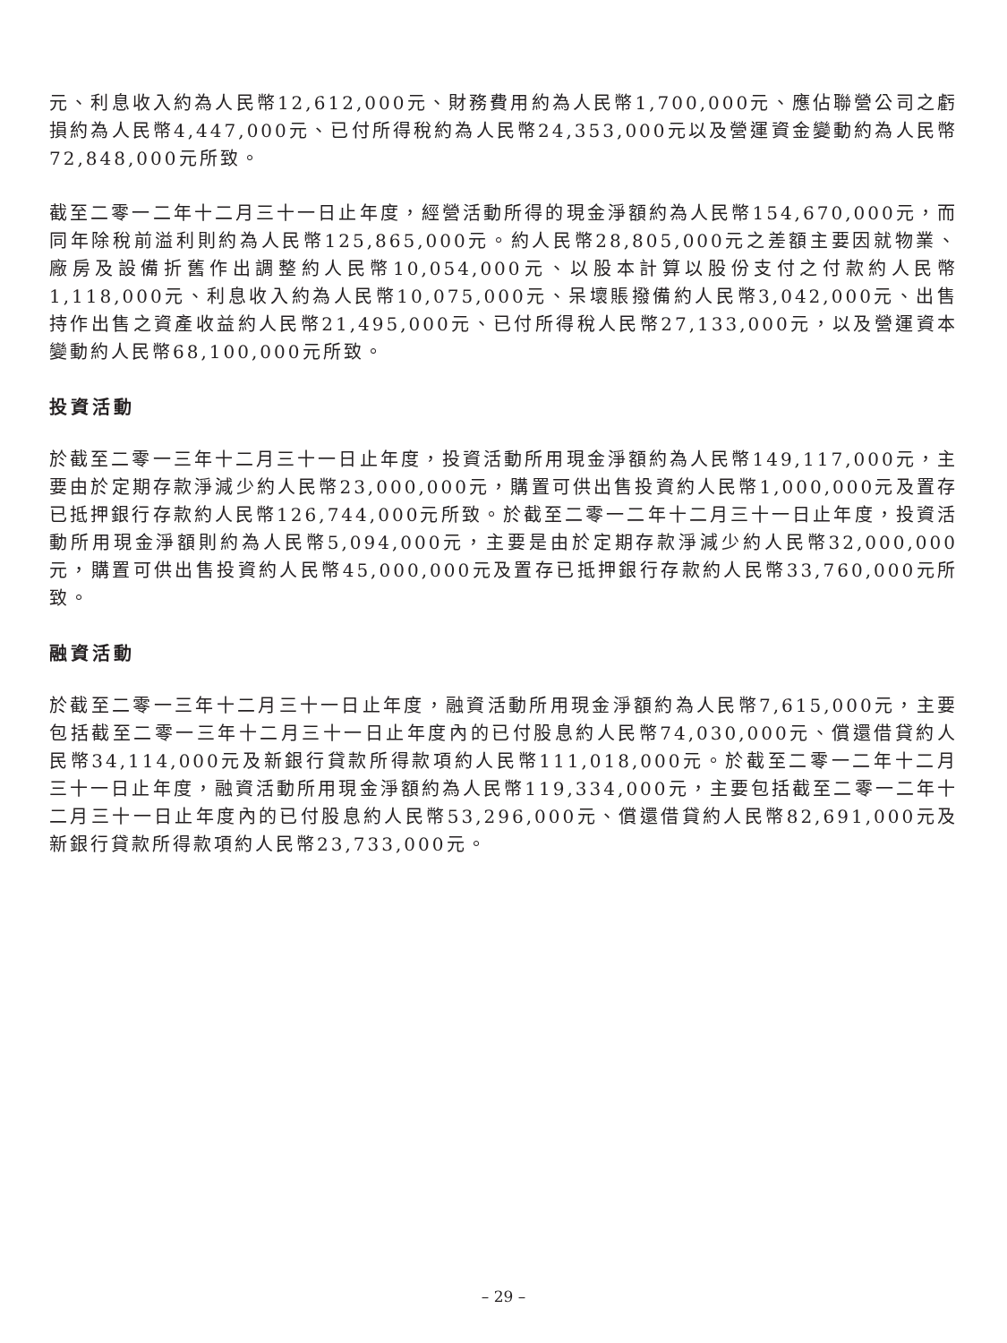元、利息收入約為人民幣12,612,000元、財務費用約為人民幣1,700,000元、應佔聯營公司之虧損約為人民幣4,447,000元、已付所得稅約為人民幣24,353,000元以及營運資金變動約為人民幣72,848,000元所致。
截至二零一二年十二月三十一日止年度，經營活動所得的現金淨額約為人民幣154,670,000元，而同年除稅前溢利則約為人民幣125,865,000元。約人民幣28,805,000元之差額主要因就物業、廠房及設備折舊作出調整約人民幣10,054,000元、以股本計算以股份支付之付款約人民幣1,118,000元、利息收入約為人民幣10,075,000元、呆壞賬撥備約人民幣3,042,000元、出售持作出售之資產收益約人民幣21,495,000元、已付所得稅人民幣27,133,000元，以及營運資本變動約人民幣68,100,000元所致。
投資活動
於截至二零一三年十二月三十一日止年度，投資活動所用現金淨額約為人民幣149,117,000元，主要由於定期存款淨減少約人民幣23,000,000元，購置可供出售投資約人民幣1,000,000元及置存已抵押銀行存款約人民幣126,744,000元所致。於截至二零一二年十二月三十一日止年度，投資活動所用現金淨額則約為人民幣5,094,000元，主要是由於定期存款淨減少約人民幣32,000,000元，購置可供出售投資約人民幣45,000,000元及置存已抵押銀行存款約人民幣33,760,000元所致。
融資活動
於截至二零一三年十二月三十一日止年度，融資活動所用現金淨額約為人民幣7,615,000元，主要包括截至二零一三年十二月三十一日止年度內的已付股息約人民幣74,030,000元、償還借貸約人民幣34,114,000元及新銀行貸款所得款項約人民幣111,018,000元。於截至二零一二年十二月三十一日止年度，融資活動所用現金淨額約為人民幣119,334,000元，主要包括截至二零一二年十二月三十一日止年度內的已付股息約人民幣53,296,000元、償還借貸約人民幣82,691,000元及新銀行貸款所得款項約人民幣23,733,000元。
– 29 –